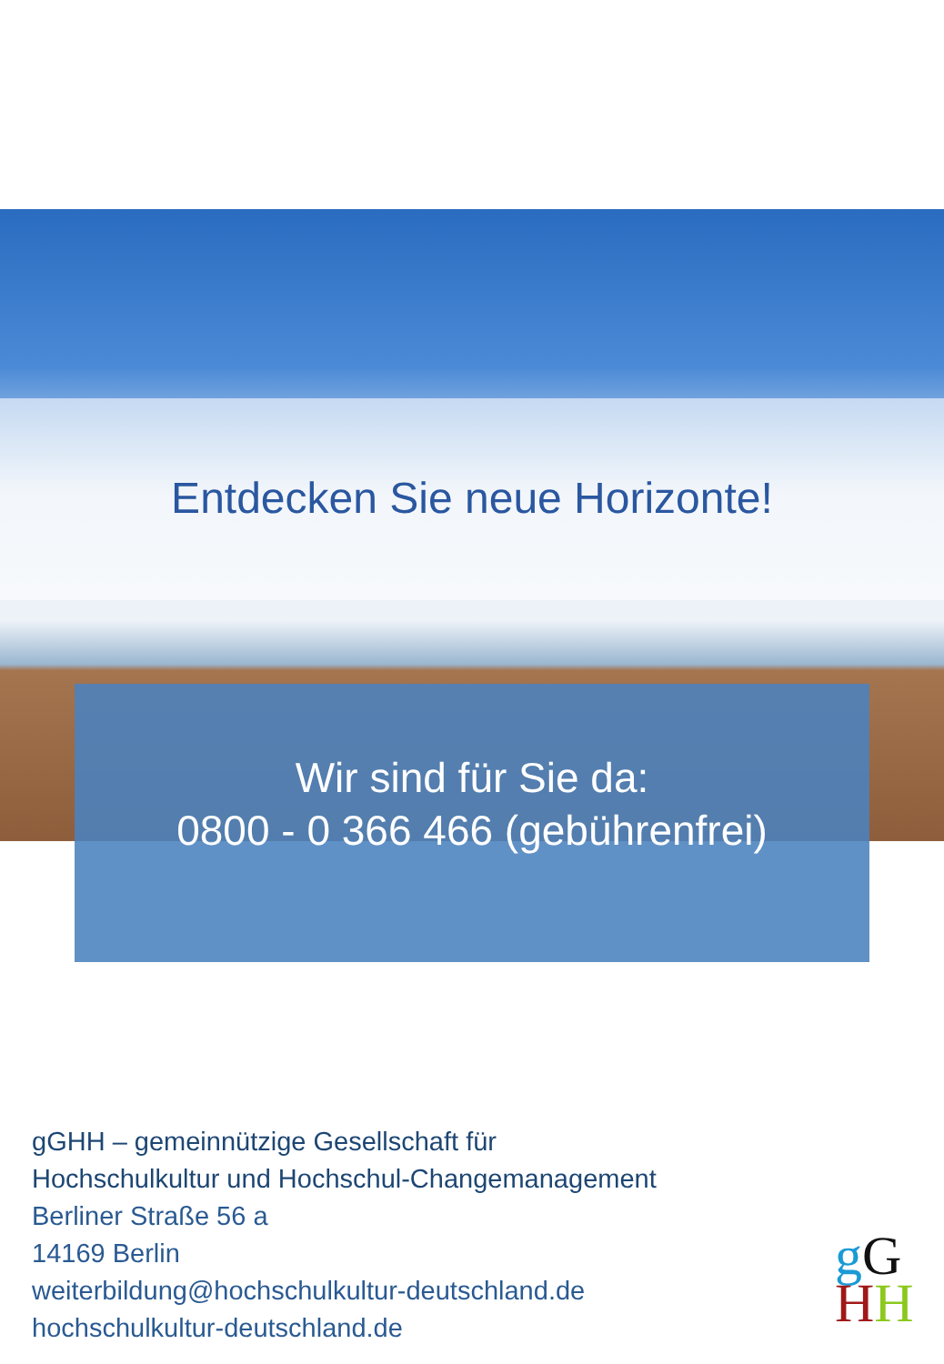Entdecken Sie neue Horizonte!
Wir sind für Sie da:
0800 - 0 366 466 (gebührenfrei)
gGHH – gemeinnützige Gesellschaft für
Hochschulkultur und Hochschul-Changemanagement
Berliner Straße 56 a
14169 Berlin
weiterbildung@hochschulkultur-deutschland.de
hochschulkultur-deutschland.de
gG
HH